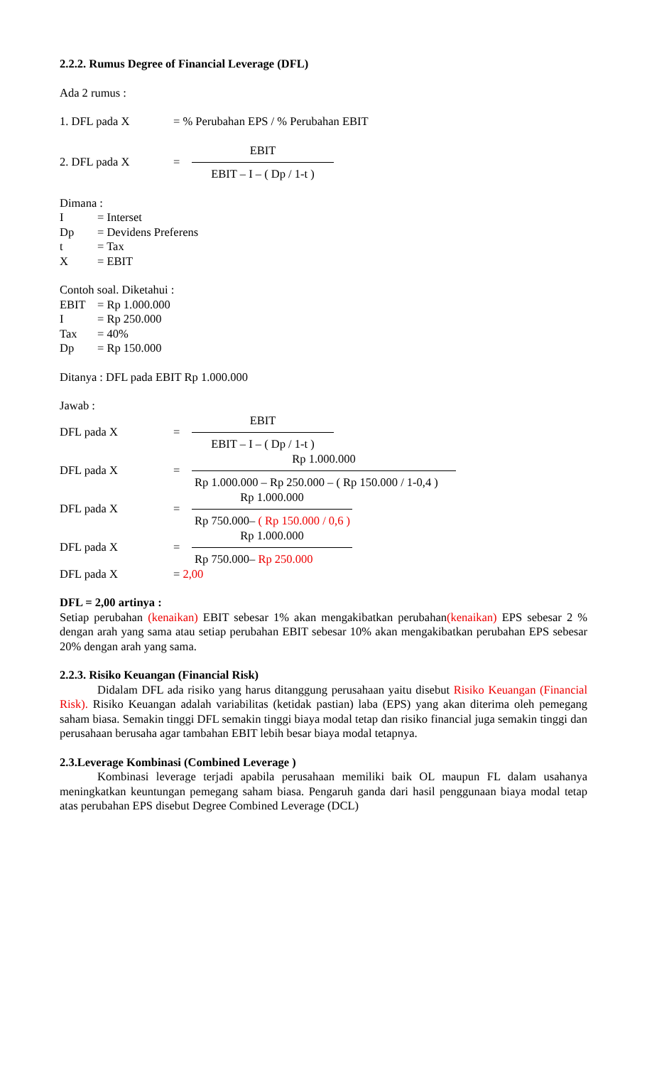2.2.2. Rumus Degree of Financial Leverage (DFL)
Ada 2 rumus :
1. DFL pada X = % Perubahan EPS / % Perubahan EBIT
2. DFL pada X =
EBIT
EBIT – I – ( Dp / 1-t )
Dimana :
I = Interset
Dp = Devidens Preferens
t = Tax
X = EBIT
Contoh soal. Diketahui :
EBIT = Rp 1.000.000
I = Rp 250.000
Tax = 40%
Dp = Rp 150.000
Ditanya : DFL pada EBIT Rp 1.000.000
Jawab :
DFL pada X =
EBIT
EBIT – I – ( Dp / 1-t )
DFL pada X =
Rp 1.000.000
Rp 1.000.000 – Rp 250.000 – ( Rp 150.000 / 1-0,4 )
DFL pada X =
Rp 1.000.000
Rp 750.000– ( Rp 150.000 / 0,6 )
DFL pada X =
Rp 1.000.000
Rp 750.000– Rp 250.000
DFL pada X = 2,00
DFL = 2,00 artinya :
Setiap perubahan (kenaikan) EBIT sebesar 1% akan mengakibatkan perubahan(kenaikan) EPS sebesar 2 % dengan arah yang sama atau setiap perubahan EBIT sebesar 10% akan mengakibatkan perubahan EPS sebesar 20% dengan arah yang sama.
2.2.3. Risiko Keuangan (Financial Risk)
Didalam DFL ada risiko yang harus ditanggung perusahaan yaitu disebut Risiko Keuangan (Financial Risk). Risiko Keuangan adalah variabilitas (ketidak pastian) laba (EPS) yang akan diterima oleh pemegang saham biasa. Semakin tinggi DFL semakin tinggi biaya modal tetap dan risiko financial juga semakin tinggi dan perusahaan berusaha agar tambahan EBIT lebih besar biaya modal tetapnya.
2.3.Leverage Kombinasi (Combined Leverage )
Kombinasi leverage terjadi apabila perusahaan memiliki baik OL maupun FL dalam usahanya meningkatkan keuntungan pemegang saham biasa. Pengaruh ganda dari hasil penggunaan biaya modal tetap atas perubahan EPS disebut Degree Combined Leverage (DCL)